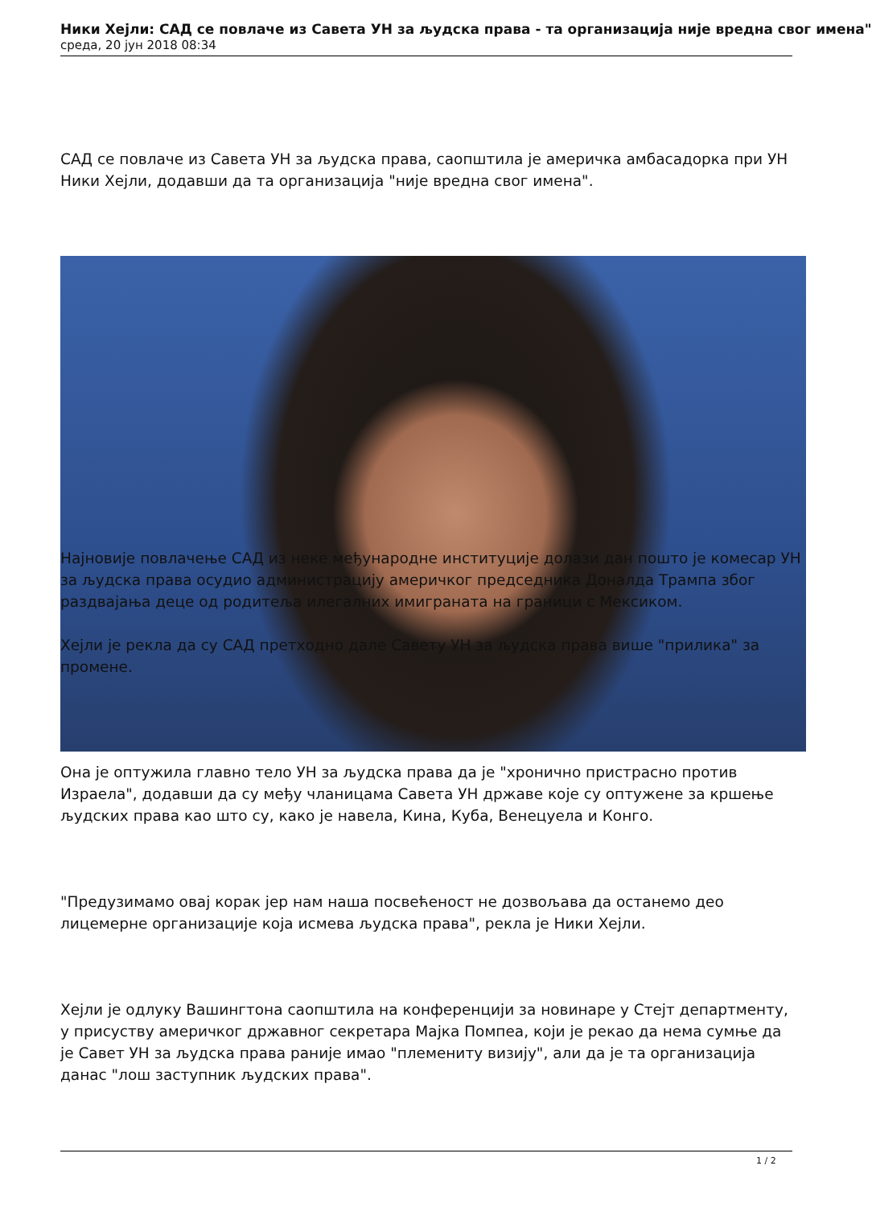Ники Хејли: САД се повлаче из Савета УН за људска права - та организација није вредна свог имена"
среда, 20 јун 2018 08:34
САД се повлаче из Савета УН за људска права, саопштила је америчка амбасадорка при УН Ники Хејли, додавши да та организација "није вредна свог имена".
Најновије повлачење САД из неке међународне институције долази дан пошто је комесар УН за људска права осудио администрацију америчког председника Доналда Трампа због раздвајања деце од родитеља илегалних имиграната на граници с Мексиком.
Хејли је рекла да су САД претходно дале Савету УН за људска права више "прилика" за промене.
Она је оптужила главно тело УН за људска права да је "хронично пристрасно против Израела", додавши да су међу чланицама Савета УН државе које су оптужене за кршење људских права као што су, како је навела, Кина, Куба, Венецуела и Конго.
"Предузимамо овај корак јер нам наша посвећеност не дозвољава да останемо део лицемерне организације која исмева људска права", рекла је Ники Хејли.
Хејли је одлуку Вашингтона саопштила на конференцији за новинаре у Стејт департменту, у присуству америчког државног секретара Мајка Помпеа, који је рекао да нема сумње да је Савет УН за људска права раније имао "племениту визију", али да је та организација данас "лош заступник људских права".
1 / 2